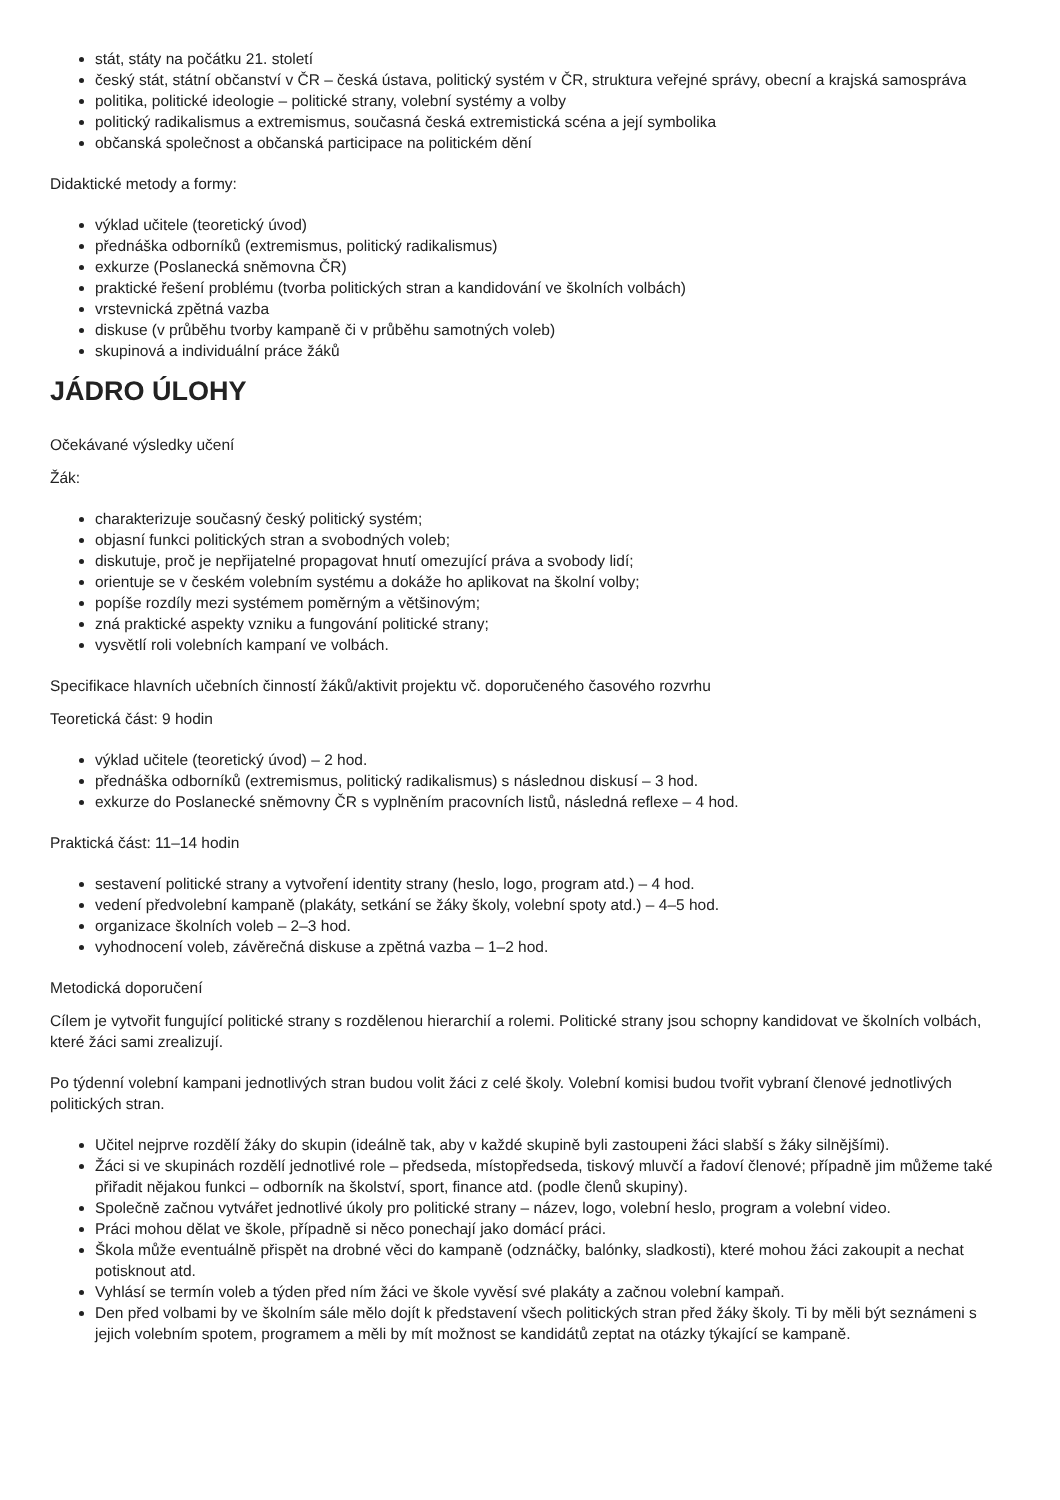stát, státy na počátku 21. století
český stát, státní občanství v ČR – česká ústava, politický systém v ČR, struktura veřejné správy, obecní a krajská samospráva
politika, politické ideologie – politické strany, volební systémy a volby
politický radikalismus a extremismus, současná česká extremistická scéna a její symbolika
občanská společnost a občanská participace na politickém dění
Didaktické metody a formy:
výklad učitele (teoretický úvod)
přednáška odborníků (extremismus, politický radikalismus)
exkurze (Poslanecká sněmovna ČR)
praktické řešení problému (tvorba politických stran a kandidování ve školních volbách)
vrstevnická zpětná vazba
diskuse (v průběhu tvorby kampaně či v průběhu samotných voleb)
skupinová a individuální práce žáků
JÁDRO ÚLOHY
Očekávané výsledky učení
Žák:
charakterizuje současný český politický systém;
objasní funkci politických stran a svobodných voleb;
diskutuje, proč je nepřijatelné propagovat hnutí omezující práva a svobody lidí;
orientuje se v českém volebním systému a dokáže ho aplikovat na školní volby;
popíše rozdíly mezi systémem poměrným a většinovým;
zná praktické aspekty vzniku a fungování politické strany;
vysvětlí roli volebních kampaní ve volbách.
Specifikace hlavních učebních činností žáků/aktivit projektu vč. doporučeného časového rozvrhu
Teoretická část: 9 hodin
výklad učitele (teoretický úvod) – 2 hod.
přednáška odborníků (extremismus, politický radikalismus) s následnou diskusí – 3 hod.
exkurze do Poslanecké sněmovny ČR s vyplněním pracovních listů, následná reflexe – 4 hod.
Praktická část: 11–14 hodin
sestavení politické strany a vytvoření identity strany (heslo, logo, program atd.) – 4 hod.
vedení předvolební kampaně (plakáty, setkání se žáky školy, volební spoty atd.) – 4–5 hod.
organizace školních voleb – 2–3 hod.
vyhodnocení voleb, závěrečná diskuse a zpětná vazba – 1–2 hod.
Metodická doporučení
Cílem je vytvořit fungující politické strany s rozdělenou hierarchií a rolemi. Politické strany jsou schopny kandidovat ve školních volbách, které žáci sami zrealizují.
Po týdenní volební kampani jednotlivých stran budou volit žáci z celé školy. Volební komisi budou tvořit vybraní členové jednotlivých politických stran.
Učitel nejprve rozdělí žáky do skupin (ideálně tak, aby v každé skupině byli zastoupeni žáci slabší s žáky silnějšími).
Žáci si ve skupinách rozdělí jednotlivé role – předseda, místopředseda, tiskový mluvčí a řadoví členové; případně jim můžeme také přiřadit nějakou funkci – odborník na školství, sport, finance atd. (podle členů skupiny).
Společně začnou vytvářet jednotlivé úkoly pro politické strany – název, logo, volební heslo, program a volební video.
Práci mohou dělat ve škole, případně si něco ponechají jako domácí práci.
Škola může eventuálně přispět na drobné věci do kampaně (odznáčky, balónky, sladkosti), které mohou žáci zakoupit a nechat potisknout atd.
Vyhlásí se termín voleb a týden před ním žáci ve škole vyvěsí své plakáty a začnou volební kampaň.
Den před volbami by ve školním sále mělo dojít k představení všech politických stran před žáky školy. Ti by měli být seznámeni s jejich volebním spotem, programem a měli by mít možnost se kandidátů zeptat na otázky týkající se kampaně.